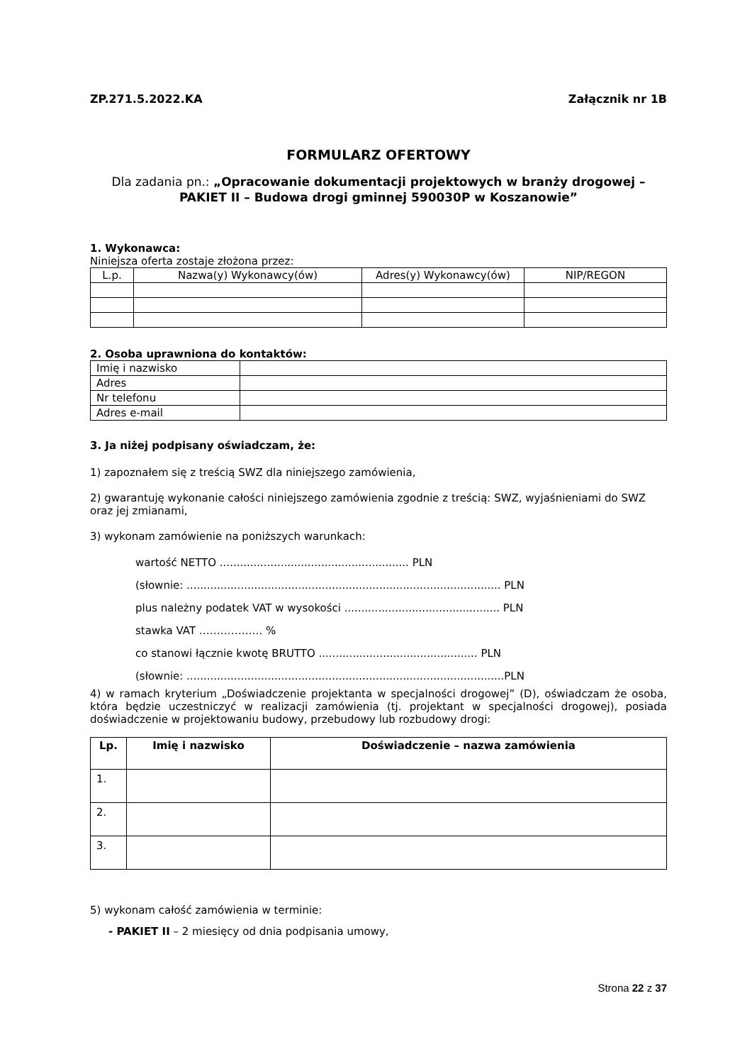ZP.271.5.2022.KA Załącznik nr 1B
FORMULARZ OFERTOWY
Dla zadania pn.: „Opracowanie dokumentacji projektowych w branży drogowej – PAKIET II – Budowa drogi gminnej 590030P w Koszanowie”
1. Wykonawca:
Niniejsza oferta zostaje złożona przez:
| L.p. | Nazwa(y) Wykonawcy(ów) | Adres(y) Wykonawcy(ów) | NIP/REGON |
| --- | --- | --- | --- |
2. Osoba uprawniona do kontaktów:
| Imię i nazwisko | |
| Adres | |
| Nr telefonu | |
| Adres e-mail | |
3. Ja niżej podpisany oświadczam, że:
1) zapoznałem się z treścią SWZ dla niniejszego zamówienia,
2) gwarantuję wykonanie całości niniejszego zamówienia zgodnie z treścią: SWZ, wyjaśnieniami do SWZ oraz jej zmianami,
3) wykonam zamówienie na poniższych warunkach:
wartość NETTO ........................................................ PLN
(słownie: ............................................................................................. PLN
plus należny podatek VAT w wysokości .............................................. PLN
stawka VAT ……………... %
co stanowi łącznie kwotę BRUTTO ............................................... PLN
(słownie: ..............................................................................................PLN
4) w ramach kryterium „Doświadczenie projektanta w specjalności drogowej” (D), oświadczam że osoba, która będzie uczestniczyć w realizacji zamówienia (tj. projektant w specjalności drogowej), posiada doświadczenie w projektowaniu budowy, przebudowy lub rozbudowy drogi:
| Lp. | Imię i nazwisko | Doświadczenie – nazwa zamówienia |
| --- | --- | --- |
| 1. | | |
| 2. | | |
| 3. | | |
5) wykonam całość zamówienia w terminie:
- PAKIET II – 2 miesięcy od dnia podpisania umowy,
Strona 22 z 37